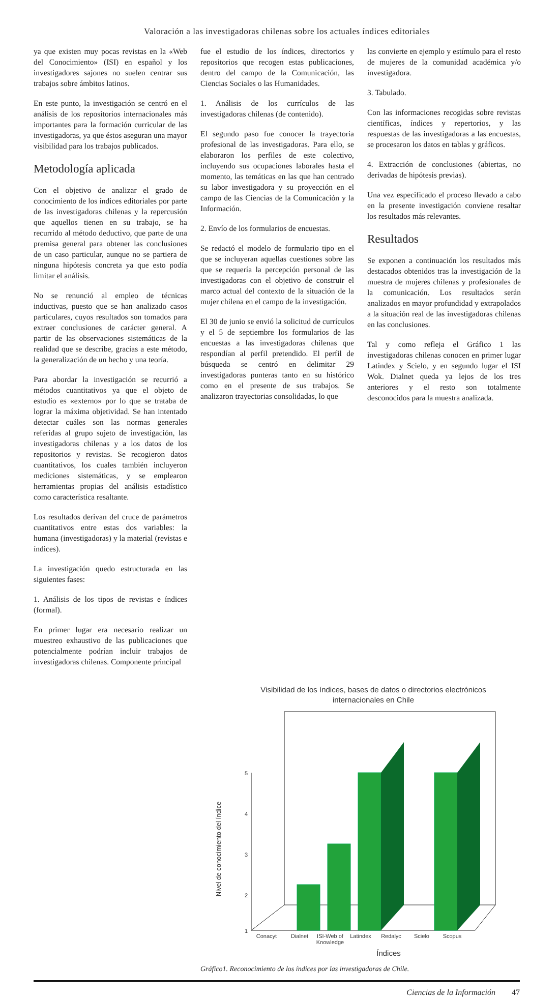Valoración a las investigadoras chilenas sobre los actuales índices editoriales
ya que existen muy pocas revistas en la «Web del Conocimiento» (ISI) en español y los investigadores sajones no suelen centrar sus trabajos sobre ámbitos latinos.
En este punto, la investigación se centró en el análisis de los repositorios internacionales más importantes para la formación curricular de las investigadoras, ya que éstos aseguran una mayor visibilidad para los trabajos publicados.
Metodología aplicada
Con el objetivo de analizar el grado de conocimiento de los índices editoriales por parte de las investigadoras chilenas y la repercusión que aquellos tienen en su trabajo, se ha recurrido al método deductivo, que parte de una premisa general para obtener las conclusiones de un caso particular, aunque no se partiera de ninguna hipótesis concreta ya que esto podía limitar el análisis.
No se renunció al empleo de técnicas inductivas, puesto que se han analizado casos particulares, cuyos resultados son tomados para extraer conclusiones de carácter general. A partir de las observaciones sistemáticas de la realidad que se describe, gracias a este método, la generalización de un hecho y una teoría.
Para abordar la investigación se recurrió a métodos cuantitativos ya que el objeto de estudio es «externo» por lo que se trataba de lograr la máxima objetividad. Se han intentado detectar cuáles son las normas generales referidas al grupo sujeto de investigación, las investigadoras chilenas y a los datos de los repositorios y revistas. Se recogieron datos cuantitativos, los cuales también incluyeron mediciones sistemáticas, y se emplearon herramientas propias del análisis estadístico como característica resaltante.
Los resultados derivan del cruce de parámetros cuantitativos entre estas dos variables: la humana (investigadoras) y la material (revistas e índices).
La investigación quedo estructurada en las siguientes fases:
1. Análisis de los tipos de revistas e índices (formal).
En primer lugar era necesario realizar un muestreo exhaustivo de las publicaciones que potencialmente podrían incluir trabajos de investigadoras chilenas. Componente principal
fue el estudio de los índices, directorios y repositorios que recogen estas publicaciones, dentro del campo de la Comunicación, las Ciencias Sociales o las Humanidades.
1. Análisis de los currículos de las investigadoras chilenas (de contenido).
El segundo paso fue conocer la trayectoria profesional de las investigadoras. Para ello, se elaboraron los perfiles de este colectivo, incluyendo sus ocupaciones laborales hasta el momento, las temáticas en las que han centrado su labor investigadora y su proyección en el campo de las Ciencias de la Comunicación y la Información.
2. Envío de los formularios de encuestas.
Se redactó el modelo de formulario tipo en el que se incluyeran aquellas cuestiones sobre las que se requería la percepción personal de las investigadoras con el objetivo de construir el marco actual del contexto de la situación de la mujer chilena en el campo de la investigación.
El 30 de junio se envió la solicitud de currículos y el 5 de septiembre los formularios de las encuestas a las investigadoras chilenas que respondían al perfil pretendido. El perfil de búsqueda se centró en delimitar 29 investigadoras punteras tanto en su histórico como en el presente de sus trabajos. Se analizaron trayectorias consolidadas, lo que
las convierte en ejemplo y estímulo para el resto de mujeres de la comunidad académica y/o investigadora.
3. Tabulado.
Con las informaciones recogidas sobre revistas científicas, índices y repertorios, y las respuestas de las investigadoras a las encuestas, se procesaron los datos en tablas y gráficos.
4. Extracción de conclusiones (abiertas, no derivadas de hipótesis previas).
Una vez especificado el proceso llevado a cabo en la presente investigación conviene resaltar los resultados más relevantes.
Resultados
Se exponen a continuación los resultados más destacados obtenidos tras la investigación de la muestra de mujeres chilenas y profesionales de la comunicación. Los resultados serán analizados en mayor profundidad y extrapolados a la situación real de las investigadoras chilenas en las conclusiones.
Tal y como refleja el Gráfico 1 las investigadoras chilenas conocen en primer lugar Latindex y Scielo, y en segundo lugar el ISI Wok. Dialnet queda ya lejos de los tres anteriores y el resto son totalmente desconocidos para la muestra analizada.
Visibilidad de los índices, bases de datos o directorios electrónicos
internacionales en Chile
5
4
3
2
1
Conacyt
Dialnet
ISI-Web of
Knowledge
Latindex
Redalyc
Scielo
Scopus
Índices
Nivel de conocimiento del índice
Gráfico1. Reconocimiento de los índices por las investigadoras de Chile.
Ciencias de la Información 47